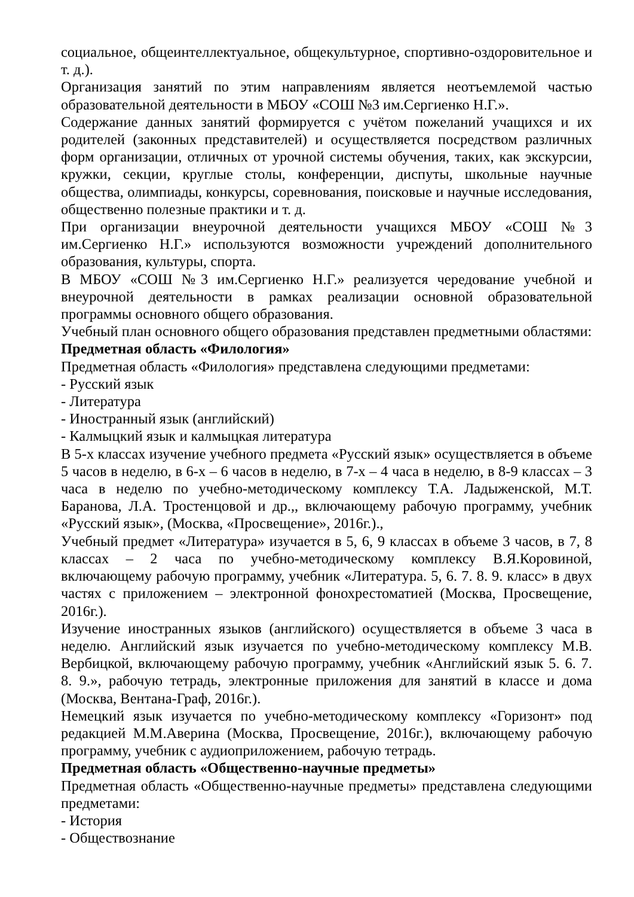социальное, общеинтеллектуальное, общекультурное, спортивно-оздоровительное и т. д.).
Организация занятий по этим направлениям является неотъемлемой частью образовательной деятельности в МБОУ «СОШ №3 им.Сергиенко Н.Г.».
Содержание данных занятий формируется с учётом пожеланий учащихся и их родителей (законных представителей) и осуществляется посредством различных форм организации, отличных от урочной системы обучения, таких, как экскурсии, кружки, секции, круглые столы, конференции, диспуты, школьные научные общества, олимпиады, конкурсы, соревнования, поисковые и научные исследования, общественно полезные практики и т. д.
При организации внеурочной деятельности учащихся МБОУ «СОШ №3 им.Сергиенко Н.Г.» используются возможности учреждений дополнительного образования, культуры, спорта.
В МБОУ «СОШ №3 им.Сергиенко Н.Г.» реализуется чередование учебной и внеурочной деятельности в рамках реализации основной образовательной программы основного общего образования.
Учебный план основного общего образования представлен предметными областями:
Предметная область «Филология»
Предметная область «Филология» представлена следующими предметами:
- Русский язык
- Литература
- Иностранный язык (английский)
- Калмыцкий язык и калмыцкая литература
В 5-х классах изучение учебного предмета «Русский язык» осуществляется в объеме 5 часов в неделю, в 6-х – 6 часов в неделю, в 7-х – 4 часа в неделю, в 8-9 классах – 3 часа в неделю по учебно-методическому комплексу Т.А. Ладыженской, М.Т. Баранова, Л.А. Тростенцовой и др.,, включающему рабочую программу, учебник «Русский язык», (Москва, «Просвещение», 2016г.).,
Учебный предмет «Литература» изучается в 5, 6, 9 классах в объеме 3 часов, в 7, 8 классах – 2 часа по учебно-методическому комплексу В.Я.Коровиной, включающему рабочую программу, учебник «Литература. 5, 6. 7. 8. 9. класс» в двух частях с приложением – электронной фонохрестоматией (Москва, Просвещение, 2016г.).
Изучение иностранных языков (английского) осуществляется в объеме 3 часа в неделю. Английский язык изучается по учебно-методическому комплексу М.В. Вербицкой, включающему рабочую программу, учебник «Английский язык 5. 6. 7. 8. 9.», рабочую тетрадь, электронные приложения для занятий в классе и дома (Москва, Вентана-Граф, 2016г.).
Немецкий язык изучается по учебно-методическому комплексу «Горизонт» под редакцией М.М.Аверина (Москва, Просвещение, 2016г.), включающему рабочую программу, учебник с аудиоприложением, рабочую тетрадь.
Предметная область «Общественно-научные предметы»
Предметная область «Общественно-научные предметы» представлена следующими предметами:
- История
- Обществознание